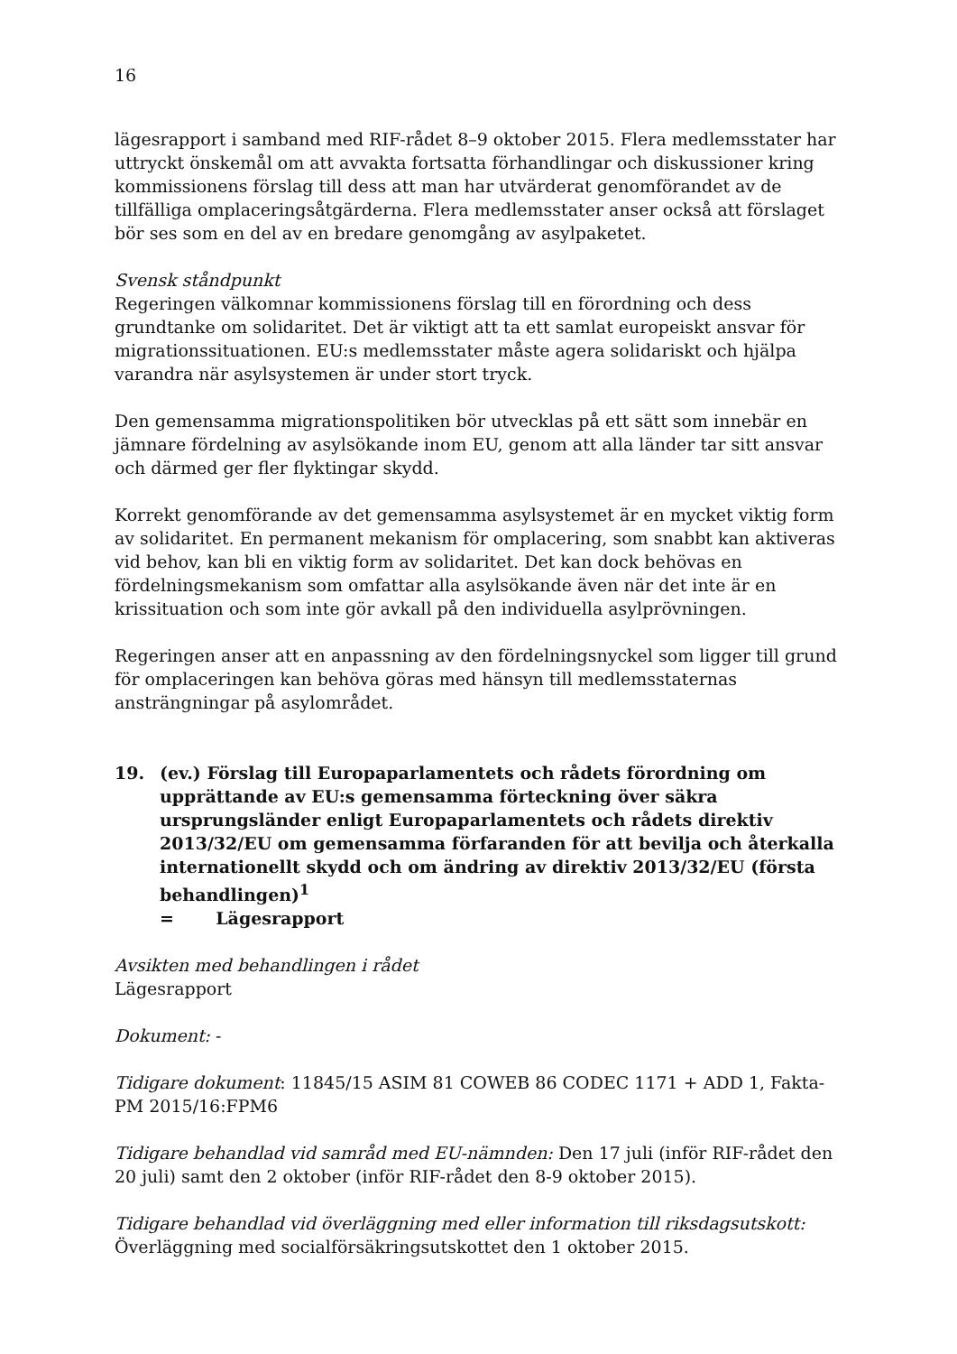16
lägesrapport i samband med RIF-rådet 8–9 oktober 2015. Flera medlemsstater har uttryckt önskemål om att avvakta fortsatta förhandlingar och diskussioner kring kommissionens förslag till dess att man har utvärderat genomförandet av de tillfälliga omplaceringsåtgärderna. Flera medlemsstater anser också att förslaget bör ses som en del av en bredare genomgång av asylpaketet.
Svensk ståndpunkt
Regeringen välkomnar kommissionens förslag till en förordning och dess grundtanke om solidaritet. Det är viktigt att ta ett samlat europeiskt ansvar för migrationssituationen. EU:s medlemsstater måste agera solidariskt och hjälpa varandra när asylsystemen är under stort tryck.
Den gemensamma migrationspolitiken bör utvecklas på ett sätt som innebär en jämnare fördelning av asylsökande inom EU, genom att alla länder tar sitt ansvar och därmed ger fler flyktingar skydd.
Korrekt genomförande av det gemensamma asylsystemet är en mycket viktig form av solidaritet. En permanent mekanism för omplacering, som snabbt kan aktiveras vid behov, kan bli en viktig form av solidaritet. Det kan dock behövas en fördelningsmekanism som omfattar alla asylsökande även när det inte är en krissituation och som inte gör avkall på den individuella asylprövningen.
Regeringen anser att en anpassning av den fördelningsnyckel som ligger till grund för omplaceringen kan behöva göras med hänsyn till medlemsstaternas ansträngningar på asylområdet.
19. (ev.) Förslag till Europaparlamentets och rådets förordning om upprättande av EU:s gemensamma förteckning över säkra ursprungsländer enligt Europaparlamentets och rådets direktiv 2013/32/EU om gemensamma förfaranden för att bevilja och återkalla internationellt skydd och om ändring av direktiv 2013/32/EU (första behandlingen)<sup>1</sup>
= Lägesrapport
Avsikten med behandlingen i rådet
Lägesrapport
Dokument: -
Tidigare dokument: 11845/15 ASIM 81 COWEB 86 CODEC 1171 + ADD 1, Fakta-PM 2015/16:FPM6
Tidigare behandlad vid samråd med EU-nämnden: Den 17 juli (inför RIF-rådet den 20 juli) samt den 2 oktober (inför RIF-rådet den 8-9 oktober 2015).
Tidigare behandlad vid överläggning med eller information till riksdagsutskott:
Överläggning med socialförsäkringsutskottet den 1 oktober 2015.